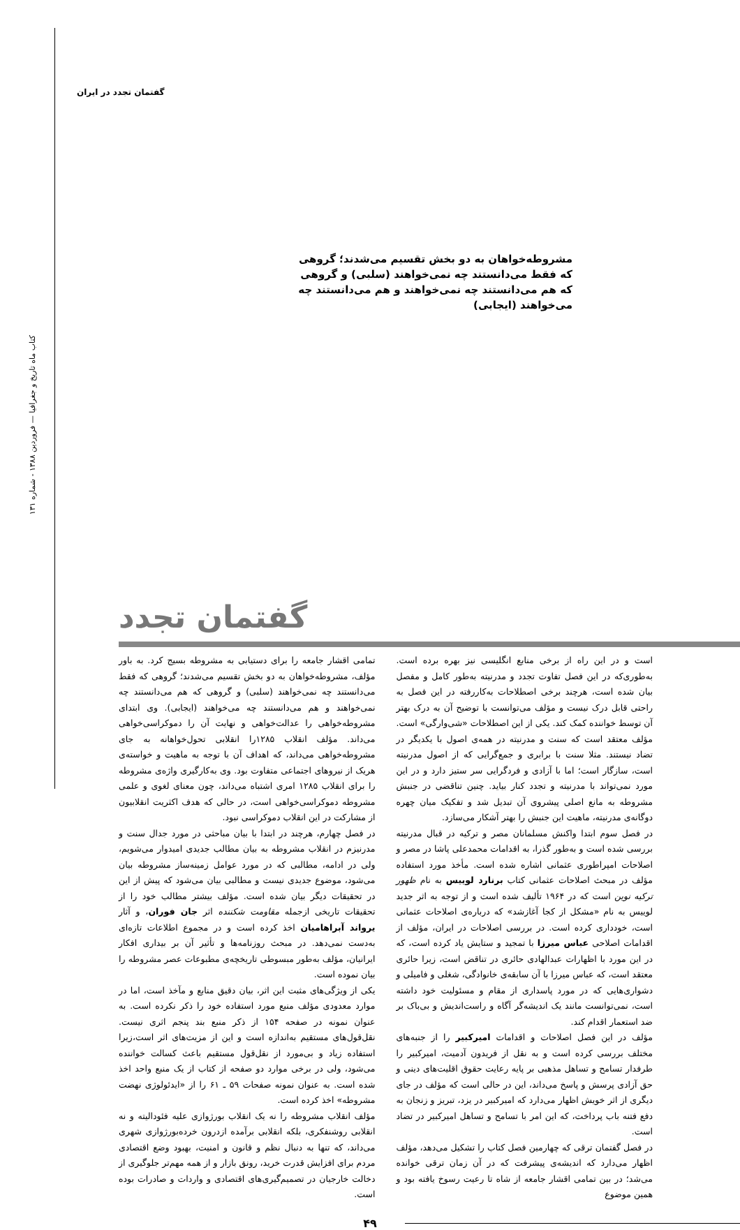گفتمان تجدد در ایران
کتاب ماه تاریخ و جغرافیا — فروردین ۱۳۸۸ - شماره ۱۳۱
مشروطه‌خواهان به دو بخش تقسیم می‌شدند؛ گروهی که فقط می‌دانستند چه نمی‌خواهند (سلبی) و گروهی که هم می‌دانستند چه نمی‌خواهند و هم می‌دانستند چه می‌خواهند (ایجابی)
گفتمان تجدد
است و در این راه از برخی منابع انگلیسی نیز بهره برده است. به‌طوری‌که در این فصل تفاوت تجدد و مدرنیته به‌طور کامل و مفصل بیان شده است، هرچند برخی اصطلاحات به‌کاررفته در این فصل به راحتی قابل درک نیست و مؤلف می‌توانست با توضیح آن به درک بهتر آن توسط خواننده کمک کند. یکی از این اصطلاحات «شی‌وارگی» است. مؤلف معتقد است که سنت و مدرنیته در همه‌ی اصول با یکدیگر در تضاد نیستند. مثلا سنت با برابری و جمع‌گرایی که از اصول مدرنیته است، سازگار است؛ اما با آزادی و فردگرایی سر ستیز دارد و در این مورد نمی‌تواند با مدرنیته و تجدد کنار بیاید. چنین تناقضی در جنبش مشروطه به مانع اصلی پیشروی آن تبدیل شد و تفکیک میان چهره دوگانه‌ی مدرنیته، ماهیت این جنبش را بهتر آشکار می‌سازد.
در فصل سوم ابتدا واکنش مسلمانان مصر و ترکیه در قبال مدرنیته بررسی شده است و به‌طور گذرا، به اقدامات محمدعلی پاشا در مصر و اصلاحات امپراطوری عثمانی اشاره شده است. مأخذ مورد استفاده مؤلف در مبحث اصلاحات عثمانی کتاب برنارد لوییس به نام ظهور ترکیه نوین است که در ۱۹۶۴ تألیف شده است و از توجه به اثر جدید لوییس به نام «مشکل از کجا آغازشد» که درباره‌ی اصلاحات عثمانی است، خودداری کرده است. در بررسی اصلاحات در ایران، مؤلف از اقدامات اصلاحی عباس میرزا با تمجید و ستایش یاد کرده است، که در این مورد با اظهارات عبدالهادی حائری در تناقض است، زیرا حائری معتقد است، که عباس میرزا با آن سابقه‌ی خانوادگی، شغلی و فامیلی و دشواری‌هایی که در مورد پاسداری از مقام و مسئولیت خود داشته است، نمی‌توانست مانند یک اندیشه‌گر آگاه و راست‌اندیش و بی‌باک بر ضد استعمار اقدام کند.
مؤلف در این فصل اصلاحات و اقدامات امیرکبیر را از جنبه‌های مختلف بررسی کرده است و به نقل از فریدون آدمیت، امیرکبیر را طرفدار تسامح و تساهل مذهبی بر پایه رعایت حقوق اقلیت‌های دینی و حق آزادی پرسش و پاسخ می‌داند، این در حالی است که مؤلف در جای دیگری از اثر خویش اظهار می‌دارد که امیرکبیر در یزد، تبریز و زنجان به دفع فتنه باب پرداخت، که این امر با تسامح و تساهل امیرکبیر در تضاد است.
در فصل گفتمان ترقی که چهارمین فصل کتاب را تشکیل می‌دهد، مؤلف اظهار می‌دارد که اندیشه‌ی پیشرفت که در آن زمان ترقی خوانده می‌شد؛ در بین تمامی اقشار جامعه از شاه تا رعیت رسوخ یافته بود و همین موضوع
تمامی اقشار جامعه را برای دستیابی به مشروطه بسیج کرد. به باور مؤلف، مشروطه‌خواهان به دو بخش تقسیم می‌شدند؛ گروهی که فقط می‌دانستند چه نمی‌خواهند (سلبی) و گروهی که هم می‌دانستند چه نمی‌خواهند و هم می‌دانستند چه می‌خواهند (ایجابی). وی ابتدای مشروطه‌خواهی را عدالت‌خواهی و نهایت آن را دموکراسی‌خواهی می‌داند. مؤلف انقلاب ۱۲۸۵را انقلابی تحول‌خواهانه به جای مشروطه‌خواهی می‌داند، که اهداف آن با توجه به ماهیت و خواسته‌ی هریک از نیروهای اجتماعی متفاوت بود. وی به‌کارگیری واژه‌ی مشروطه را برای انقلاب ۱۲۸۵ امری اشتباه می‌داند، چون معنای لغوی و علمی مشروطه دموکراسی‌خواهی است، در حالی که هدف اکثریت انقلابیون از مشارکت در این انقلاب دموکراسی نبود.
در فصل چهارم، هرچند در ابتدا با بیان مباحثی در مورد جدال سنت و مدرنیزم در انقلاب مشروطه به بیان مطالب جدیدی امیدوار می‌شویم، ولی در ادامه، مطالبی که در مورد عوامل زمینه‌ساز مشروطه بیان می‌شود، موضوع جدیدی نیست و مطالبی بیان می‌شود که پیش از این در تحقیقات دیگر بیان شده است. مؤلف بیشتر مطالب خود را از تحقیقات تاریخی ازجمله مقاومت شکننده اثر جان فوران، و آثار یرواند آبراهامیان اخذ کرده است و در مجموع اطلاعات تازه‌ای به‌دست نمی‌دهد. در مبحث روزنامه‌ها و تأثیر آن بر بیداری افکار ایرانیان، مؤلف به‌طور مبسوطی تاریخچه‌ی مطبوعات عصر مشروطه را بیان نموده است.
یکی از ویژگی‌های مثبت این اثر، بیان دقیق منابع و مآخذ است، اما در موارد معدودی مؤلف منبع مورد استفاده خود را ذکر نکرده است. به عنوان نمونه در صفحه ۱۵۴ از ذکر منبع بند پنجم اثری نیست. نقل‌قول‌های مستقیم به‌اندازه است و این از مزیت‌های اثر است،زیرا استفاده زیاد و بی‌مورد از نقل‌قول مستقیم باعث کسالت خواننده می‌شود، ولی در برخی موارد دو صفحه از کتاب از یک منبع واحد اخذ شده است. به عنوان نمونه صفحات ۵۹ ـ ۶۱ را از «ایدئولوژی نهضت مشروطه» اخذ کرده است.
مؤلف انقلاب مشروطه را نه یک انقلاب بورژوازی علیه فئودالیته و نه انقلابی روشنفکری، بلکه انقلابی برآمده ازدرون خرده‌بورژوازی شهری می‌داند، که تنها به دنبال نظم و قانون و امنیت، بهبود وضع اقتصادی مردم برای افزایش قدرت خرید، رونق بازار و از همه مهم‌تر جلوگیری از دخالت خارجیان در تصمیم‌گیری‌های اقتصادی و واردات و صادرات بوده است.
۴۹